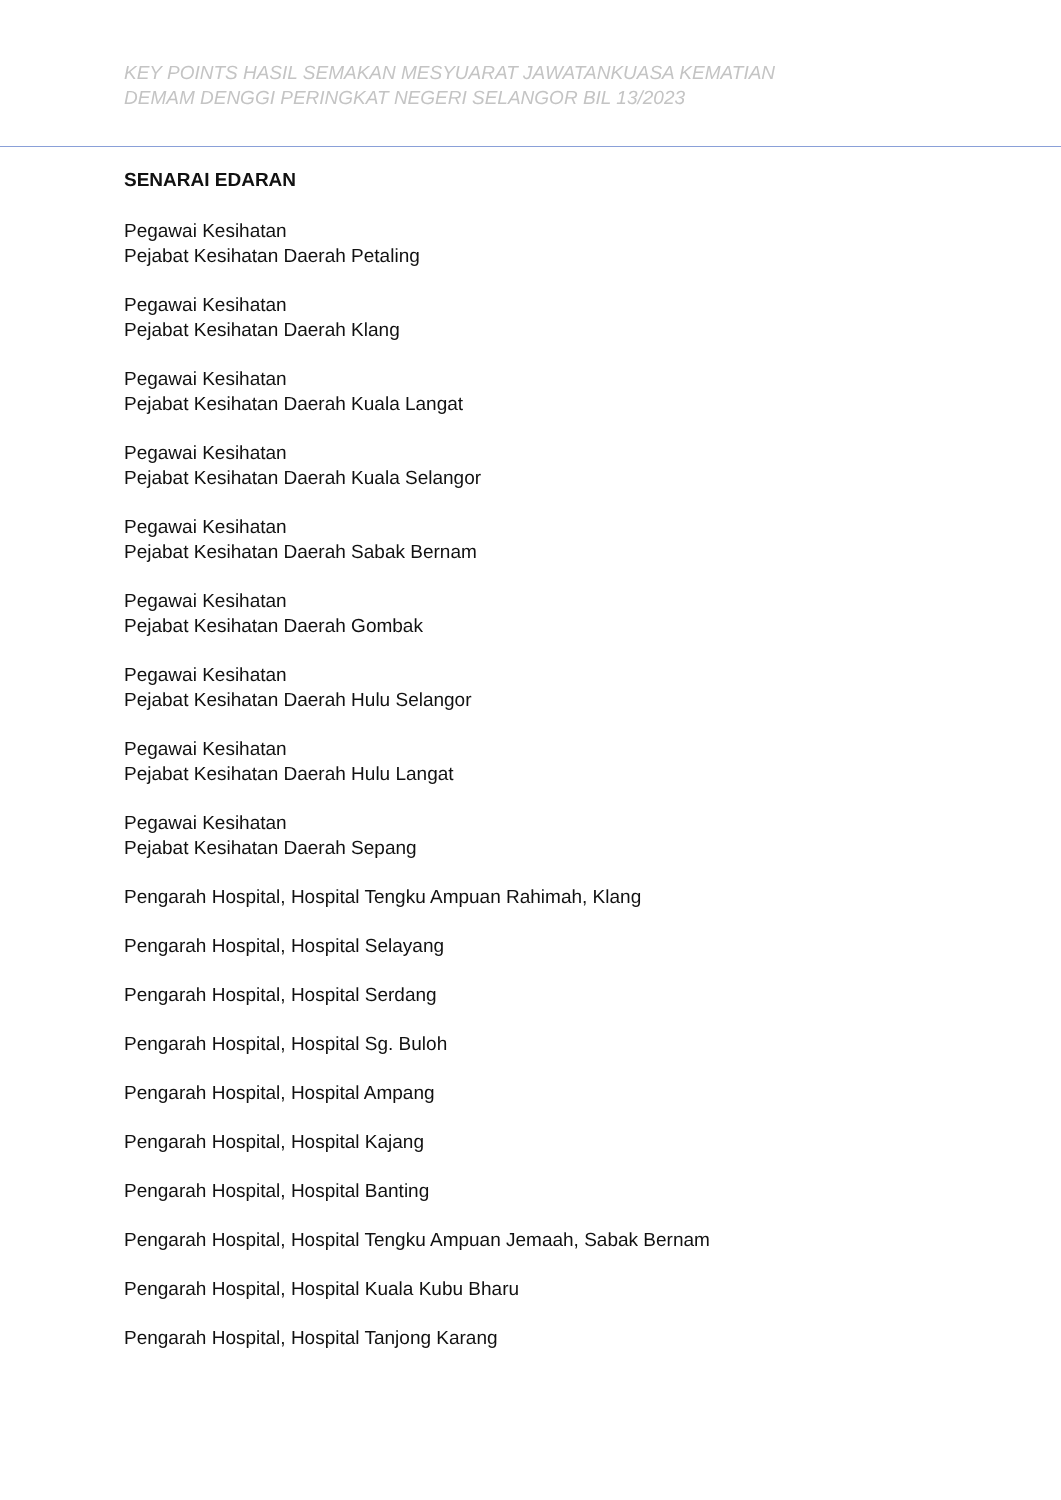KEY POINTS HASIL SEMAKAN MESYUARAT JAWATANKUASA KEMATIAN
DEMAM DENGGI PERINGKAT NEGERI SELANGOR BIL 13/2023
SENARAI EDARAN
Pegawai Kesihatan
Pejabat Kesihatan Daerah Petaling
Pegawai Kesihatan
Pejabat Kesihatan Daerah Klang
Pegawai Kesihatan
Pejabat Kesihatan Daerah Kuala Langat
Pegawai Kesihatan
Pejabat Kesihatan Daerah Kuala Selangor
Pegawai Kesihatan
Pejabat Kesihatan Daerah Sabak Bernam
Pegawai Kesihatan
Pejabat Kesihatan Daerah Gombak
Pegawai Kesihatan
Pejabat Kesihatan Daerah Hulu Selangor
Pegawai Kesihatan
Pejabat Kesihatan Daerah Hulu Langat
Pegawai Kesihatan
Pejabat Kesihatan Daerah Sepang
Pengarah Hospital, Hospital Tengku Ampuan Rahimah, Klang
Pengarah Hospital, Hospital Selayang
Pengarah Hospital, Hospital Serdang
Pengarah Hospital, Hospital Sg. Buloh
Pengarah Hospital, Hospital Ampang
Pengarah Hospital, Hospital Kajang
Pengarah Hospital, Hospital Banting
Pengarah Hospital, Hospital Tengku Ampuan Jemaah, Sabak Bernam
Pengarah Hospital, Hospital Kuala Kubu Bharu
Pengarah Hospital, Hospital Tanjong Karang